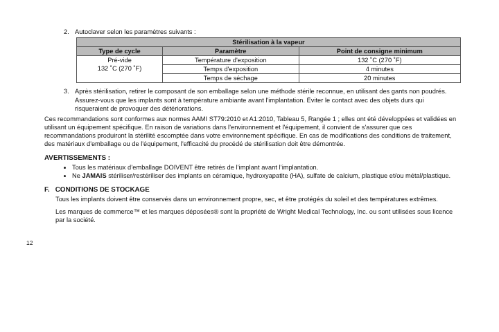2. Autoclaver selon les paramètres suivants :
| Stérilisation à la vapeur | | |
| --- | --- | --- |
| Type de cycle | Paramètre | Point de consigne minimum |
| Pré-vide 132 ˚C (270 ˚F) | Température d'exposition | 132 ˚C (270 ˚F) |
| | Temps d'exposition | 4 minutes |
| | Temps de séchage | 20 minutes |
3. Après stérilisation, retirer le composant de son emballage selon une méthode stérile reconnue, en utilisant des gants non poudrés. Assurez-vous que les implants sont à température ambiante avant l'implantation. Éviter le contact avec des objets durs qui risqueraient de provoquer des détériorations.
Ces recommandations sont conformes aux normes AAMI ST79:2010 et A1:2010, Tableau 5, Rangée 1 ; elles ont été développées et validées en utilisant un équipement spécifique. En raison de variations dans l'environnement et l'équipement, il convient de s'assurer que ces recommandations produiront la stérilité escomptée dans votre environnement spécifique. En cas de modifications des conditions de traitement, des matériaux d'emballage ou de l'équipement, l'efficacité du procédé de stérilisation doit être démontrée.
AVERTISSEMENTS :
Tous les matériaux d’emballage DOIVENT être retirés de l’implant avant l’implantation.
Ne JAMAIS stériliser/restériliser des implants en céramique, hydroxyapatite (HA), sulfate de calcium, plastique et/ou métal/plastique.
F. CONDITIONS DE STOCKAGE
Tous les implants doivent être conservés dans un environnement propre, sec, et être protégés du soleil et des températures extrêmes.
Les marques de commerce™ et les marques déposées® sont la propriété de Wright Medical Technology, Inc. ou sont utilisées sous licence par la société.
12